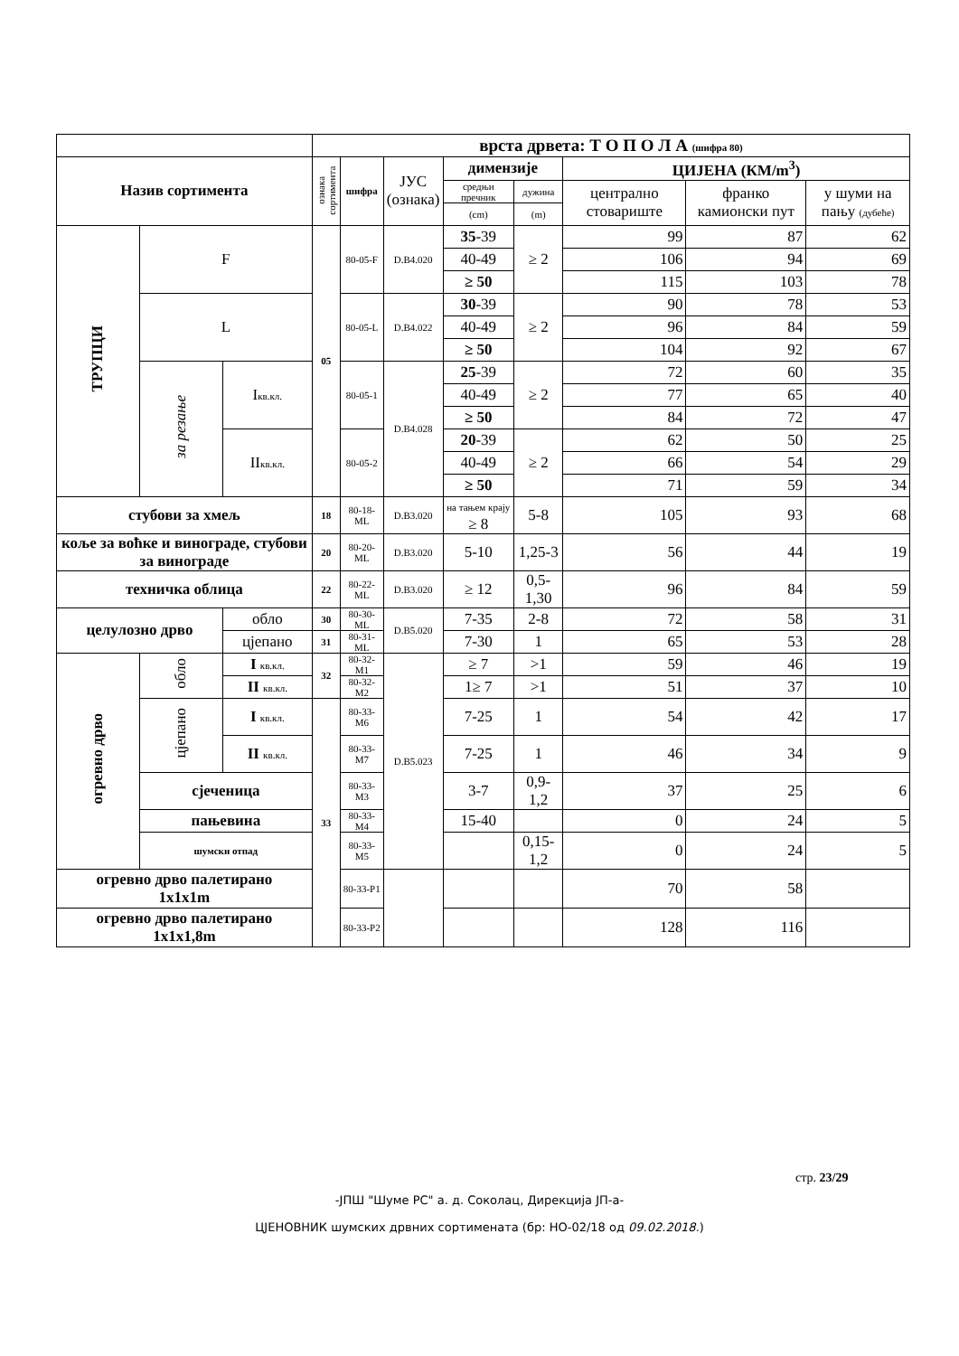| | | | врста дрвета: Т О П О Л А (шифра 80) | | | | | | | |
| Назив сортимента | | | ознака сортимента | шифра | ЈУС (ознака) | димензије | | ЦИЈЕНА (КМ/m<sup>3</sup>) | | |
| | | | | | | средњи пречник | дужина | централно стовариште | франко камионски пут | у шуми на пању (дубеће) |
| | | | | | | (cm) | (m) | | | |
| ТРУПЦИ | F | | 05 | 80-05-F | D.B4.020 | 35 -39 | ≥ 2 | 99 | 87 | 62 |
| | | | | | | 40-49 | | 106 | 94 | 69 |
| | | | | | | ≥ 50 | | 115 | 103 | 78 |
| | L | | | 80-05-L | D.B4.022 | 30 -39 | ≥ 2 | 90 | 78 | 53 |
| | | | | | | 40-49 | | 96 | 84 | 59 |
| | | | | | | ≥ 50 | | 104 | 92 | 67 |
| | за резање | I кв.кл. | | 80-05-1 | D.B4.028 | 25 -39 | ≥ 2 | 72 | 60 | 35 |
| | | | | | | 40-49 | | 77 | 65 | 40 |
| | | | | | | ≥ 50 | | 84 | 72 | 47 |
| | | II кв.кл. | | 80-05-2 | | 20 -39 | ≥ 2 | 62 | 50 | 25 |
| | | | | | | 40-49 | | 66 | 54 | 29 |
| | | | | | | ≥ 50 | | 71 | 59 | 34 |
| стубови за хмељ | | | 18 | 80-18-ML | D.B3.020 | на тањем крају ≥ 8 | 5-8 | 105 | 93 | 68 |
| коље за воћке и винограде, стубови за винограде | | | 20 | 80-20-ML | D.B3.020 | 5-10 | 1,25-3 | 56 | 44 | 19 |
| техничка облица | | | 22 | 80-22-ML | D.B3.020 | ≥ 12 | 0,5-1,30 | 96 | 84 | 59 |
| целулозно дрво | | обло | 30 | 80-30-ML | D.B5.020 | 7-35 | 2-8 | 72 | 58 | 31 |
| | | цјепано | 31 | 80-31-ML | | 7-30 | 1 | 65 | 53 | 28 |
| огревно дрво | обло | I кв.кл. | 32 | 80-32-M1 | D.B5.023 | ≥ 7 | >1 | 59 | 46 | 19 |
| | | II кв.кл. | | 80-32-M2 | | 1≥ 7 | >1 | 51 | 37 | 10 |
| | цјепано | I кв.кл. | 33 | 80-33-M6 | | 7-25 | 1 | 54 | 42 | 17 |
| | | II кв.кл. | | 80-33-M7 | | 7-25 | 1 | 46 | 34 | 9 |
| | сјеченица | | | 80-33-M3 | | 3-7 | 0,9-1,2 | 37 | 25 | 6 |
| | пањевина | | | 80-33-M4 | | 15-40 | | 0 | 24 | 5 |
| | шумски отпад | | | 80-33-M5 | | | 0,15-1,2 | 0 | 24 | 5 |
| огревно дрво палетирано 1x1x1m | | | | 80-33-P1 | | | | 70 | 58 | |
| огревно дрво палетирано 1x1x1,8m | | | | 80-33-P2 | | | | 128 | 116 | |
стр. 23/29
-ЈПШ "Шуме РС" а. д. Соколац, Дирекција ЈП-а-
ЦЈЕНОВНИК шумских дрвних сортимената (бр: НО-02/18 од 09.02.2018.)